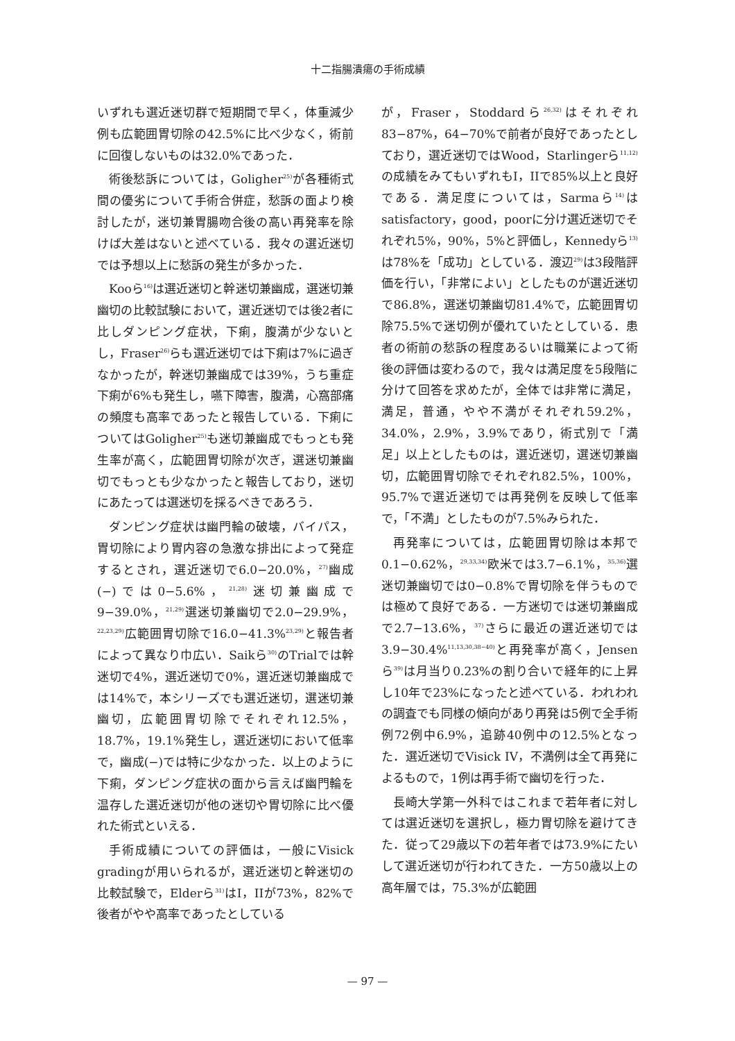十二指腸潰瘍の手術成績
いずれも選近迷切群で短期間で早く，体重減少例も広範囲胃切除の42.5%に比べ少なく，術前に回復しないものは32.0%であった．
術後愁訴については，Goligher<sup>25)</sup>が各種術式間の優劣について手術合併症，愁訴の面より検討したが，迷切兼胃腸吻合後の高い再発率を除けば大差はないと述べている．我々の選近迷切では予想以上に愁訴の発生が多かった．
Kooら<sup>16)</sup>は選近迷切と幹迷切兼幽成，選迷切兼幽切の比較試験において，選近迷切では後2者に比しダンピング症状，下痢，腹満が少ないとし，Fraser<sup>26)</sup>らも選近迷切では下痢は7%に過ぎなかったが，幹迷切兼幽成では39%，うち重症下痢が6%も発生し，嚥下障害，腹満，心窩部痛の頻度も高率であったと報告している．下痢についてはGoligher<sup>25)</sup>も迷切兼幽成でもっとも発生率が高く，広範囲胃切除が次ぎ，選迷切兼幽切でもっとも少なかったと報告しており，迷切にあたっては選迷切を採るべきであろう．
ダンピング症状は幽門輪の破壊，バイパス，胃切除により胃内容の急激な排出によって発症するとされ，選近迷切で6.0−20.0%，<sup>27)</sup>幽成(−)では0−5.6%，<sup>21,28)</sup>迷切兼幽成で9−39.0%，<sup>21,29)</sup>選迷切兼幽切で2.0−29.9%，<sup>22,23,29)</sup>広範囲胃切除で16.0−41.3%<sup>23,29)</sup>と報告者によって異なり巾広い．Saikら<sup>30)</sup>のTrialでは幹迷切で4%，選近迷切で0%，選近迷切兼幽成では14%で，本シリーズでも選近迷切，選迷切兼幽切，広範囲胃切除でそれぞれ12.5%，18.7%，19.1%発生し，選近迷切において低率で，幽成(−)では特に少なかった．以上のように下痢，ダンピング症状の面から言えば幽門輪を温存した選近迷切が他の迷切や胃切除に比べ優れた術式といえる．
手術成績についての評価は，一般にVisick gradingが用いられるが，選近迷切と幹迷切の比較試験で，Elderら<sup>31)</sup>はI，IIが73%，82%で後者がやや高率であったとしている
が，Fraser，Stoddardら<sup>26,32)</sup>はそれぞれ83−87%，64−70%で前者が良好であったとしており，選近迷切ではWood，Starlingerら<sup>11,12)</sup>の成績をみてもいずれもI，IIで85%以上と良好である．満足度については，Sarmaら<sup>14)</sup>はsatisfactory，good，poorに分け選近迷切でそれぞれ5%，90%，5%と評価し，Kennedyら<sup>13)</sup>は78%を「成功」としている．渡辺<sup>29)</sup>は3段階評価を行い，「非常によい」としたものが選近迷切で86.8%，選迷切兼幽切81.4%で，広範囲胃切除75.5%で迷切例が優れていたとしている．患者の術前の愁訴の程度あるいは職業によって術後の評価は変わるので，我々は満足度を5段階に分けて回答を求めたが，全体では非常に満足，満足，普通，やや不満がそれぞれ59.2%，34.0%，2.9%，3.9%であり，術式別で「満足」以上としたものは，選近迷切，選迷切兼幽切，広範囲胃切除でそれぞれ82.5%，100%，95.7%で選近迷切では再発例を反映して低率で，「不満」としたものが7.5%みられた．
再発率については，広範囲胃切除は本邦で0.1−0.62%，<sup>29,33,34)</sup>欧米では3.7−6.1%，<sup>35,36)</sup>選迷切兼幽切では0−0.8%で胃切除を伴うものでは極めて良好である．一方迷切では迷切兼幽成で2.7−13.6%，<sup>37)</sup>さらに最近の選近迷切では3.9−30.4%<sup>11,13,30,38−40)</sup>と再発率が高く，Jensenら<sup>39)</sup>は月当り0.23%の割り合いで経年的に上昇し10年で23%になったと述べている．われわれの調査でも同様の傾向があり再発は5例で全手術例72例中6.9%，追跡40例中の12.5%となった．選近迷切でVisick IV，不満例は全て再発によるもので，1例は再手術で幽切を行った．
長崎大学第一外科ではこれまで若年者に対しては選近迷切を選択し，極力胃切除を避けてきた．従って29歳以下の若年者では73.9%にたいして選近迷切が行われてきた．一方50歳以上の高年層では，75.3%が広範囲
— 97 —